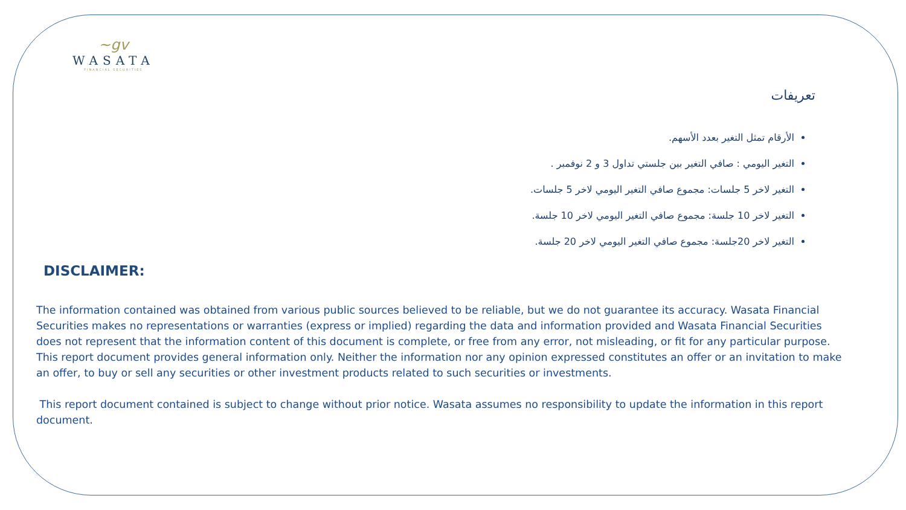~gv
WASATA
FINANCIAL SECURITIES
تعريفات
الأرقام تمثل التغير بعدد الأسهم.
التغير اليومي : صافي التغير بين جلستي تداول 3 و 2 نوفمبر .
التغير لاخر 5 جلسات: مجموع صافي التغير اليومي لاخر 5 جلسات.
التغير لاخر 10 جلسة: مجموع صافي التغير اليومي لاخر 10 جلسة.
التغير لاخر 20جلسة: مجموع صافي التغير اليومي لاخر 20 جلسة.
DISCLAIMER:
The information contained was obtained from various public sources believed to be reliable, but we do not guarantee its accuracy. Wasata Financial Securities makes no representations or warranties (express or implied) regarding the data and information provided and Wasata Financial Securities does not represent that the information content of this document is complete, or free from any error, not misleading, or fit for any particular purpose. This report document provides general information only. Neither the information nor any opinion expressed constitutes an offer or an invitation to make an offer, to buy or sell any securities or other investment products related to such securities or investments.
This report document contained is subject to change without prior notice. Wasata assumes no responsibility to update the information in this report document.